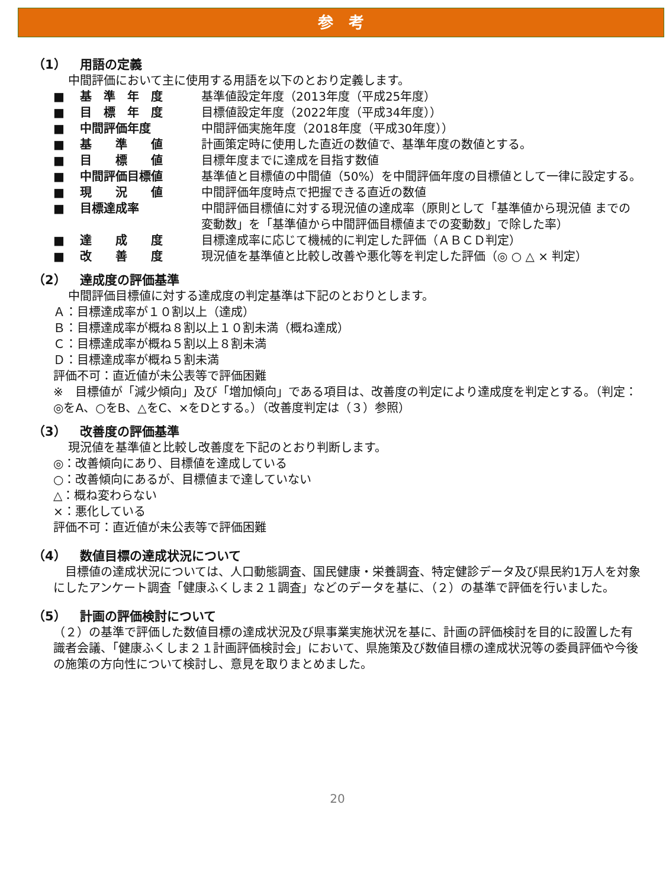参　考
（1） 用語の定義
中間評価において主に使用する用語を以下のとおり定義します。
| ■ | 基 準 年 度 | 基準値設定年度（2013年度（平成25年度） |
| ■ | 目 標 年 度 | 目標値設定年度（2022年度（平成34年度）） |
| ■ | 中間評価年度 | 中間評価実施年度（2018年度（平成30年度）） |
| ■ | 基 準 値 | 計画策定時に使用した直近の数値で、基準年度の数値とする。 |
| ■ | 目 標 値 | 目標年度までに達成を目指す数値 |
| ■ | 中間評価目標値 | 基準値と目標値の中間値（50%）を中間評価年度の目標値として一律に設定する。 |
| ■ | 現 況 値 | 中間評価年度時点で把握できる直近の数値 |
| ■ | 目標達成率 | 中間評価目標値に対する現況値の達成率（原則として「基準値から現況値 までの変動数」を「基準値から中間評価目標値までの変動数」で除した率） |
| ■ | 達 成 度 | 目標達成率に応じて機械的に判定した評価（ＡＢＣＤ判定） |
| ■ | 改 善 度 | 現況値を基準値と比較し改善や悪化等を判定した評価（◎ ○ △ × 判定） |
（2） 達成度の評価基準
中間評価目標値に対する達成度の判定基準は下記のとおりとします。
Ａ：目標達成率が１０割以上（達成）
Ｂ：目標達成率が概ね８割以上１０割未満（概ね達成）
Ｃ：目標達成率が概ね５割以上８割未満
Ｄ：目標達成率が概ね５割未満
評価不可：直近値が未公表等で評価困難
※　目標値が「減少傾向」及び「増加傾向」である項目は、改善度の判定により達成度を判定とする。（判定：◎をA、○をB、△をC、×をDとする。）（改善度判定は（３）参照）
（3） 改善度の評価基準
現況値を基準値と比較し改善度を下記のとおり判断します。
◎：改善傾向にあり、目標値を達成している
○：改善傾向にあるが、目標値まで達していない
△：概ね変わらない
×：悪化している
評価不可：直近値が未公表等で評価困難
（4） 数値目標の達成状況について
　目標値の達成状況については、人口動態調査、国民健康・栄養調査、特定健診データ及び県民約1万人を対象にしたアンケート調査「健康ふくしま２１調査」などのデータを基に、（２）の基準で評価を行いました。
（5） 計画の評価検討について
（２）の基準で評価した数値目標の達成状況及び県事業実施状況を基に、計画の評価検討を目的に設置した有識者会議、「健康ふくしま２１計画評価検討会」において、県施策及び数値目標の達成状況等の委員評価や今後の施策の方向性について検討し、意見を取りまとめました。
20